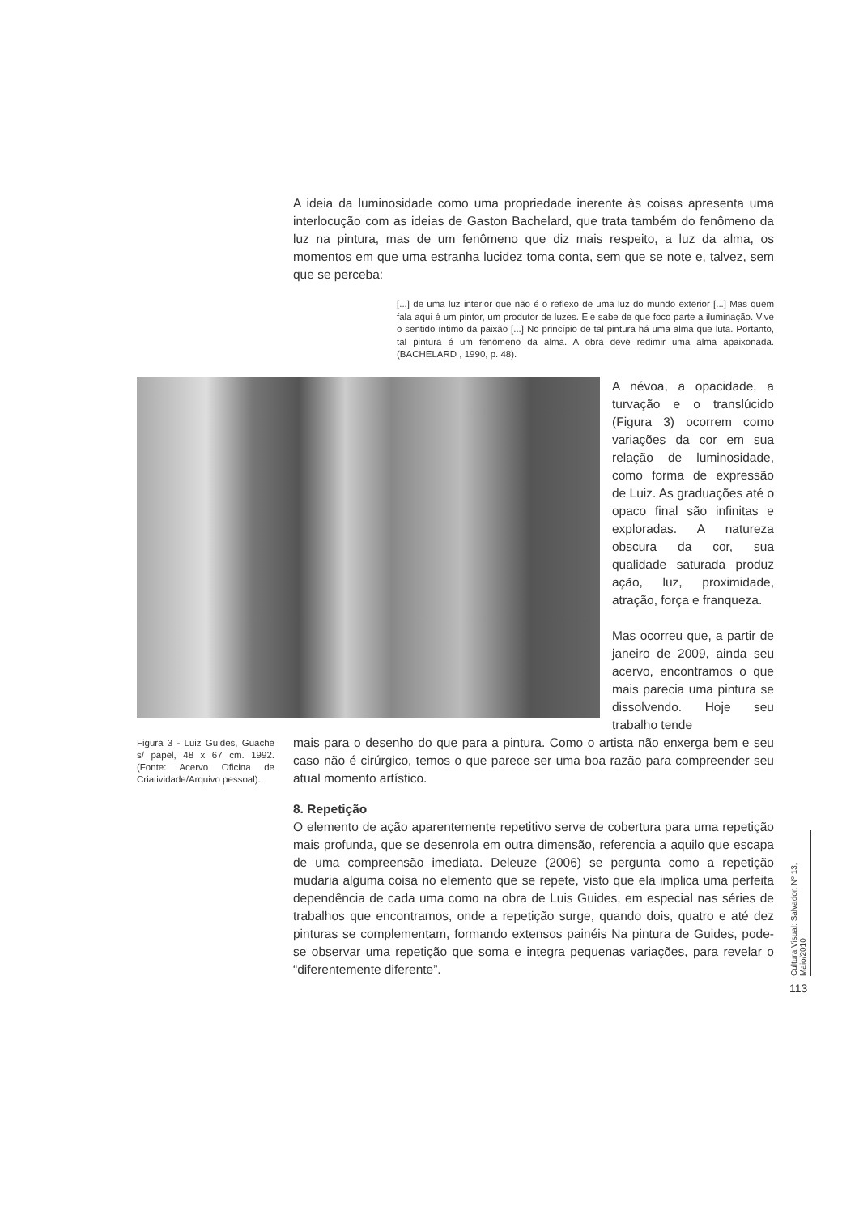A ideia da luminosidade como uma propriedade inerente às coisas apresenta uma interlocução com as ideias de Gaston Bachelard, que trata também do fenômeno da luz na pintura, mas de um fenômeno que diz mais respeito, a luz da alma, os momentos em que uma estranha lucidez toma conta, sem que se note e, talvez, sem que se perceba:
[...] de uma luz interior que não é o reflexo de uma luz do mundo exterior [...] Mas quem fala aqui é um pintor, um produtor de luzes. Ele sabe de que foco parte a iluminação. Vive o sentido íntimo da paixão [...] No princípio de tal pintura há uma alma que luta. Portanto, tal pintura é um fenômeno da alma. A obra deve redimir uma alma apaixonada. (BACHELARD , 1990, p. 48).
A névoa, a opacidade, a turvação e o translúcido (Figura 3) ocorrem como variações da cor em sua relação de luminosidade, como forma de expressão de Luiz. As graduações até o opaco final são infinitas e exploradas. A natureza obscura da cor, sua qualidade saturada produz ação, luz, proximidade, atração, força e franqueza.
Mas ocorreu que, a partir de janeiro de 2009, ainda seu acervo, encontramos o que mais parecia uma pintura se dissolvendo. Hoje seu trabalho tende
Figura 3 - Luiz Guides, Guache s/ papel, 48 x 67 cm. 1992. (Fonte: Acervo Oficina de Criatividade/Arquivo pessoal).
mais para o desenho do que para a pintura. Como o artista não enxerga bem e seu caso não é cirúrgico, temos o que parece ser uma boa razão para compreender seu atual momento artístico.
8. Repetição
O elemento de ação aparentemente repetitivo serve de cobertura para uma repetição mais profunda, que se desenrola em outra dimensão, referencia a aquilo que escapa de uma compreensão imediata. Deleuze (2006) se pergunta como a repetição mudaria alguma coisa no elemento que se repete, visto que ela implica uma perfeita dependência de cada uma como na obra de Luis Guides, em especial nas séries de trabalhos que encontramos, onde a repetição surge, quando dois, quatro e até dez pinturas se complementam, formando extensos painéis Na pintura de Guides, pode-se observar uma repetição que soma e integra pequenas variações, para revelar o “diferentemente diferente”.
Cultura Visual: Salvador, Nº 13, Maio/2010
113